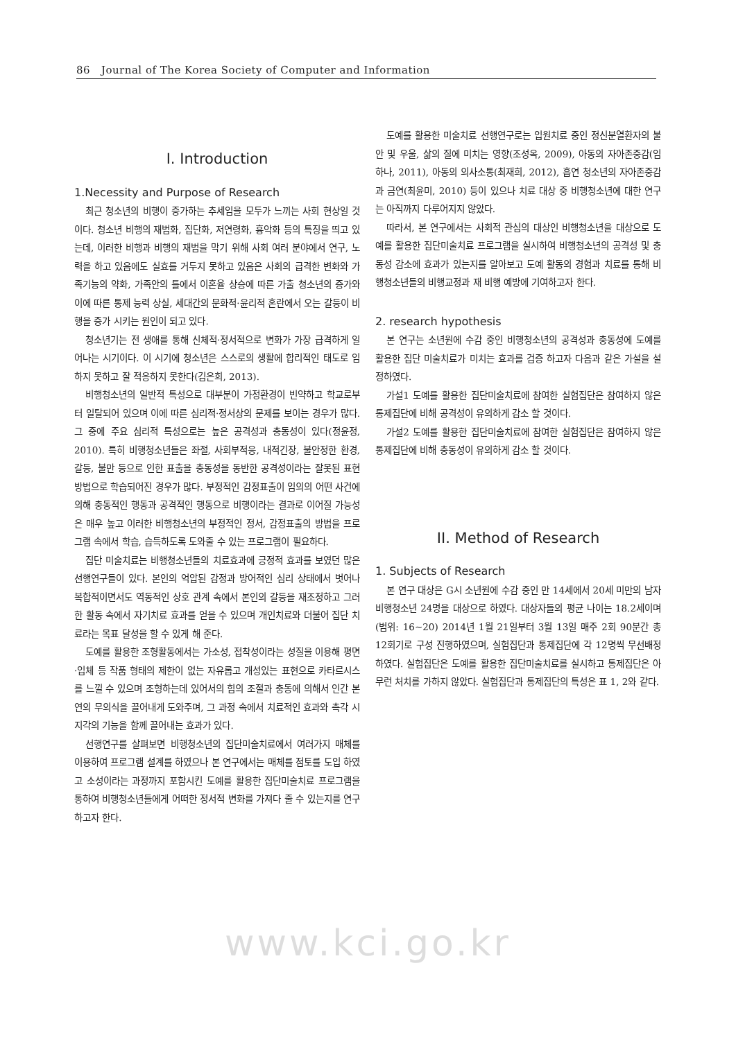86 Journal of The Korea Society of Computer and Information
I. Introduction
1.Necessity and Purpose of Research
최근 청소년의 비행이 증가하는 추세임을 모두가 느끼는 사회 현상일 것이다. 청소년 비행의 재범화, 집단화, 저연령화, 흉악화 등의 특징을 띄고 있는데, 이러한 비행과 비행의 재범을 막기 위해 사회 여러 분야에서 연구, 노력을 하고 있음에도 실효를 거두지 못하고 있음은 사회의 급격한 변화와 가족기능의 약화, 가족안의 틀에서 이혼율 상승에 따른 가출 청소년의 증가와 이에 따른 통제 능력 상실, 세대간의 문화적·윤리적 혼란에서 오는 갈등이 비행을 증가 시키는 원인이 되고 있다.
청소년기는 전 생애를 통해 신체적·정서적으로 변화가 가장 급격하게 일어나는 시기이다. 이 시기에 청소년은 스스로의 생활에 합리적인 태도로 임하지 못하고 잘 적응하지 못한다(김은희, 2013).
비행청소년의 일반적 특성으로 대부분이 가정환경이 빈약하고 학교로부터 일탈되어 있으며 이에 따른 심리적·정서상의 문제를 보이는 경우가 많다. 그 중에 주요 심리적 특성으로는 높은 공격성과 충동성이 있다(정윤정, 2010). 특히 비행청소년들은 좌절, 사회부적응, 내적긴장, 불안정한 환경, 갈등, 불만 등으로 인한 표출을 충동성을 동반한 공격성이라는 잘못된 표현방법으로 학습되어진 경우가 많다. 부정적인 감정표출이 임의의 어떤 사건에 의해 충동적인 행동과 공격적인 행동으로 비행이라는 결과로 이어질 가능성은 매우 높고 이러한 비행청소년의 부정적인 정서, 감정표출의 방법을 프로그램 속에서 학습, 습득하도록 도와줄 수 있는 프로그램이 필요하다.
집단 미술치료는 비행청소년들의 치료효과에 긍정적 효과를 보였던 많은 선행연구들이 있다. 본인의 억압된 감정과 방어적인 심리 상태에서 벗어나 복합적이면서도 역동적인 상호 관계 속에서 본인의 갈등을 재조정하고 그러한 활동 속에서 자기치료 효과를 얻을 수 있으며 개인치료와 더불어 집단 치료라는 목표 달성을 할 수 있게 해 준다.
도예를 활용한 조형활동에서는 가소성, 접착성이라는 성질을 이용해 평면·입체 등 작품 형태의 제한이 없는 자유롭고 개성있는 표현으로 카타르시스를 느낄 수 있으며 조형하는데 있어서의 힘의 조절과 충동에 의해서 인간 본연의 무의식을 끌어내게 도와주며, 그 과정 속에서 치료적인 효과와 촉각 시지각의 기능을 함께 끌어내는 효과가 있다.
선행연구를 살펴보면 비행청소년의 집단미술치료에서 여러가지 매체를 이용하여 프로그램 설계를 하였으나 본 연구에서는 매체를 점토를 도입 하였고 소성이라는 과정까지 포함시킨 도예를 활용한 집단미술치료 프로그램을 통하여 비행청소년들에게 어떠한 정서적 변화를 가져다 줄 수 있는지를 연구하고자 한다.
도예를 활용한 미술치료 선행연구로는 입원치료 중인 정신분열환자의 불안 및 우울, 삶의 질에 미치는 영향(조성옥, 2009), 아동의 자아존중감(임하나, 2011), 아동의 의사소통(최재희, 2012), 흡연 청소년의 자아존중감과 금연(최윤미, 2010) 등이 있으나 치료 대상 중 비행청소년에 대한 연구는 아직까지 다루어지지 않았다.
따라서, 본 연구에서는 사회적 관심의 대상인 비행청소년을 대상으로 도예를 활용한 집단미술치료 프로그램을 실시하여 비행청소년의 공격성 및 충동성 감소에 효과가 있는지를 알아보고 도예 활동의 경험과 치료를 통해 비행청소년들의 비행교정과 재 비행 예방에 기여하고자 한다.
2. research hypothesis
본 연구는 소년원에 수감 중인 비행청소년의 공격성과 충동성에 도예를 활용한 집단 미술치료가 미치는 효과를 검증 하고자 다음과 같은 가설을 설정하였다.
가설1 도예를 활용한 집단미술치료에 참여한 실험집단은 참여하지 않은 통제집단에 비해 공격성이 유의하게 감소 할 것이다.
가설2 도예를 활용한 집단미술치료에 참여한 실험집단은 참여하지 않은 통제집단에 비해 충동성이 유의하게 감소 할 것이다.
II. Method of Research
1. Subjects of Research
본 연구 대상은 G시 소년원에 수감 중인 만 14세에서 20세 미만의 남자 비행청소년 24명을 대상으로 하였다. 대상자들의 평균 나이는 18.2세이며(범위: 16~20) 2014년 1월 21일부터 3월 13일 매주 2회 90분간 총 12회기로 구성 진행하였으며, 실험집단과 통제집단에 각 12명씩 무선배정 하였다. 실험집단은 도예를 활용한 집단미술치료를 실시하고 통제집단은 아무런 처치를 가하지 않았다. 실험집단과 통제집단의 특성은 표 1, 2와 같다.
www.kci.go.kr